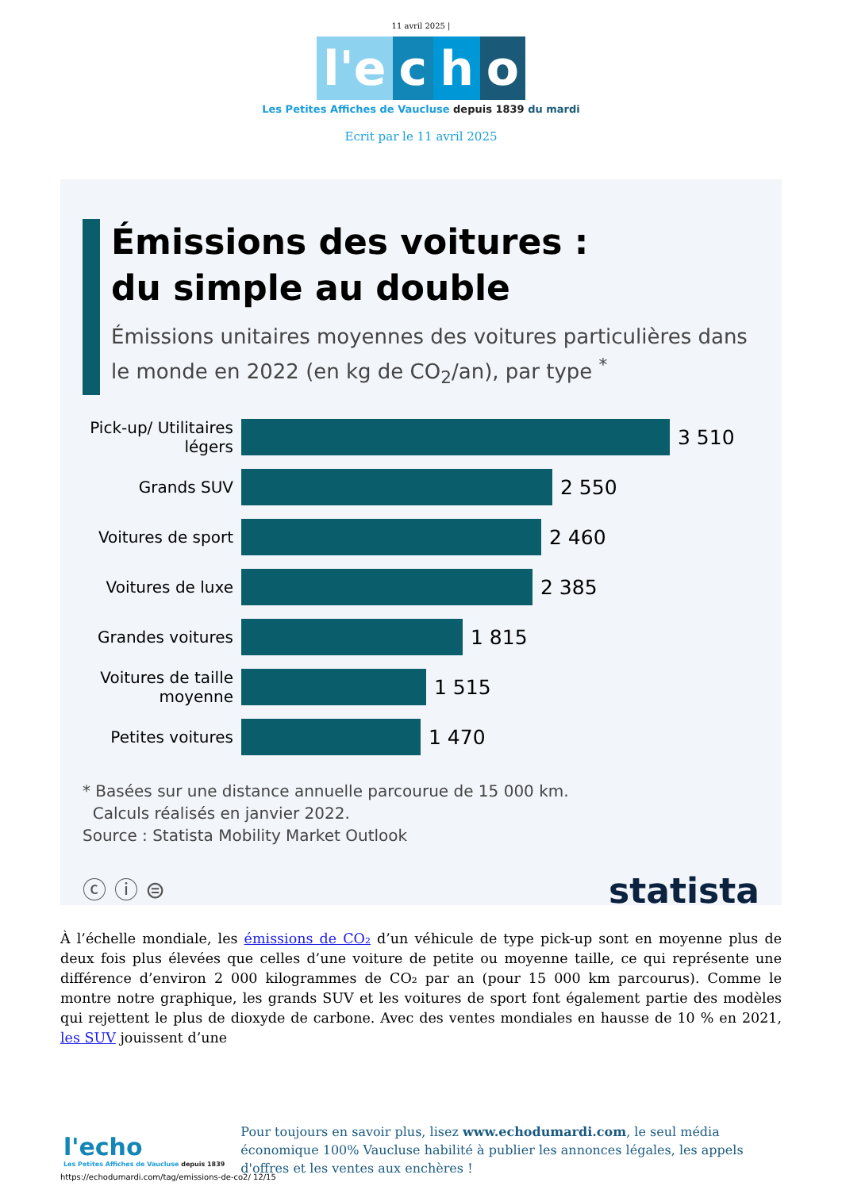11 avril 2025 |
l'e c h o
Les Petites Affiches de Vaucluse depuis 1839 du mardi
Ecrit par le 11 avril 2025
Émissions des voitures :
du simple au double
Émissions unitaires moyennes des voitures particulières dans le monde en 2022 (en kg de CO<sub>2</sub>/an), par type <sup>*</sup>
Pick-up/ Utilitaires légers
3 510
Grands SUV
2 550
Voitures de sport
2 460
Voitures de luxe
2 385
Grandes voitures
1 815
Voitures de taille moyenne
1 515
Petites voitures
1 470
* Basées sur une distance annuelle parcourue de 15 000 km.
Calculs réalisés en janvier 2022.
Source : Statista Mobility Market Outlook
ⓒ ⓘ ⊜ statista
À l’échelle mondiale, les émissions de CO₂ d’un véhicule de type pick-up sont en moyenne plus de deux fois plus élevées que celles d’une voiture de petite ou moyenne taille, ce qui représente une différence d’environ 2 000 kilogrammes de CO₂ par an (pour 15 000 km parcourus). Comme le montre notre graphique, les grands SUV et les voitures de sport font également partie des modèles qui rejettent le plus de dioxyde de carbone. Avec des ventes mondiales en hausse de 10 % en 2021, les SUV jouissent d’une
l'echo
Les Petites Affiches de Vaucluse depuis 1839
Pour toujours en savoir plus, lisez www.echodumardi.com, le seul média économique 100% Vaucluse habilité à publier les annonces légales, les appels d'offres et les ventes aux enchères !
https://echodumardi.com/tag/emissions-de-co2/ 12/15